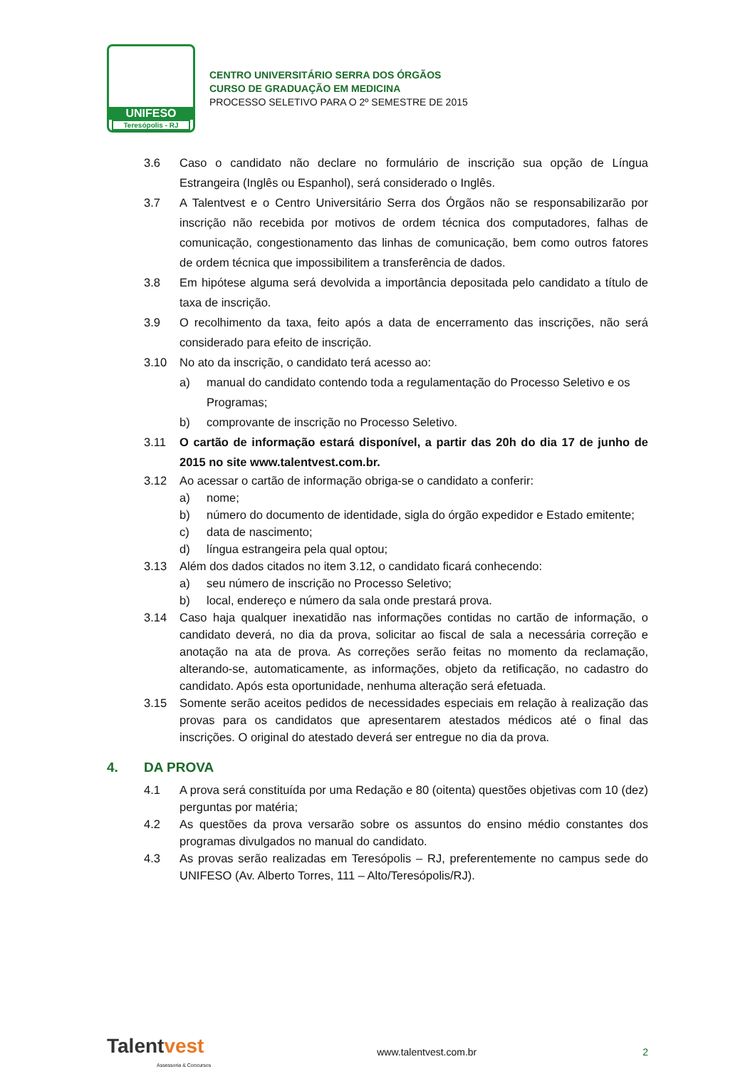UNIFESO
Teresópolis - RJ
CENTRO UNIVERSITÁRIO SERRA DOS ÓRGÃOS
CURSO DE GRADUAÇÃO EM MEDICINA
PROCESSO SELETIVO PARA O 2º SEMESTRE DE 2015
3.6 Caso o candidato não declare no formulário de inscrição sua opção de Língua Estrangeira (Inglês ou Espanhol), será considerado o Inglês.
3.7 A Talentvest e o Centro Universitário Serra dos Órgãos não se responsabilizarão por inscrição não recebida por motivos de ordem técnica dos computadores, falhas de comunicação, congestionamento das linhas de comunicação, bem como outros fatores de ordem técnica que impossibilitem a transferência de dados.
3.8 Em hipótese alguma será devolvida a importância depositada pelo candidato a título de taxa de inscrição.
3.9 O recolhimento da taxa, feito após a data de encerramento das inscrições, não será considerado para efeito de inscrição.
3.10 No ato da inscrição, o candidato terá acesso ao:
a) manual do candidato contendo toda a regulamentação do Processo Seletivo e os Programas;
b) comprovante de inscrição no Processo Seletivo.
3.11 O cartão de informação estará disponível, a partir das 20h do dia 17 de junho de 2015 no site www.talentvest.com.br.
3.12 Ao acessar o cartão de informação obriga-se o candidato a conferir:
a) nome;
b) número do documento de identidade, sigla do órgão expedidor e Estado emitente;
c) data de nascimento;
d) língua estrangeira pela qual optou;
3.13 Além dos dados citados no item 3.12, o candidato ficará conhecendo:
a) seu número de inscrição no Processo Seletivo;
b) local, endereço e número da sala onde prestará prova.
3.14 Caso haja qualquer inexatidão nas informações contidas no cartão de informação, o candidato deverá, no dia da prova, solicitar ao fiscal de sala a necessária correção e anotação na ata de prova. As correções serão feitas no momento da reclamação, alterando-se, automaticamente, as informações, objeto da retificação, no cadastro do candidato. Após esta oportunidade, nenhuma alteração será efetuada.
3.15 Somente serão aceitos pedidos de necessidades especiais em relação à realização das provas para os candidatos que apresentarem atestados médicos até o final das inscrições. O original do atestado deverá ser entregue no dia da prova.
4. DA PROVA
4.1 A prova será constituída por uma Redação e 80 (oitenta) questões objetivas com 10 (dez) perguntas por matéria;
4.2 As questões da prova versarão sobre os assuntos do ensino médio constantes dos programas divulgados no manual do candidato.
4.3 As provas serão realizadas em Teresópolis – RJ, preferentemente no campus sede do UNIFESO (Av. Alberto Torres, 111 – Alto/Teresópolis/RJ).
Talentvest
Assessoria & Concursos
www.talentvest.com.br 2